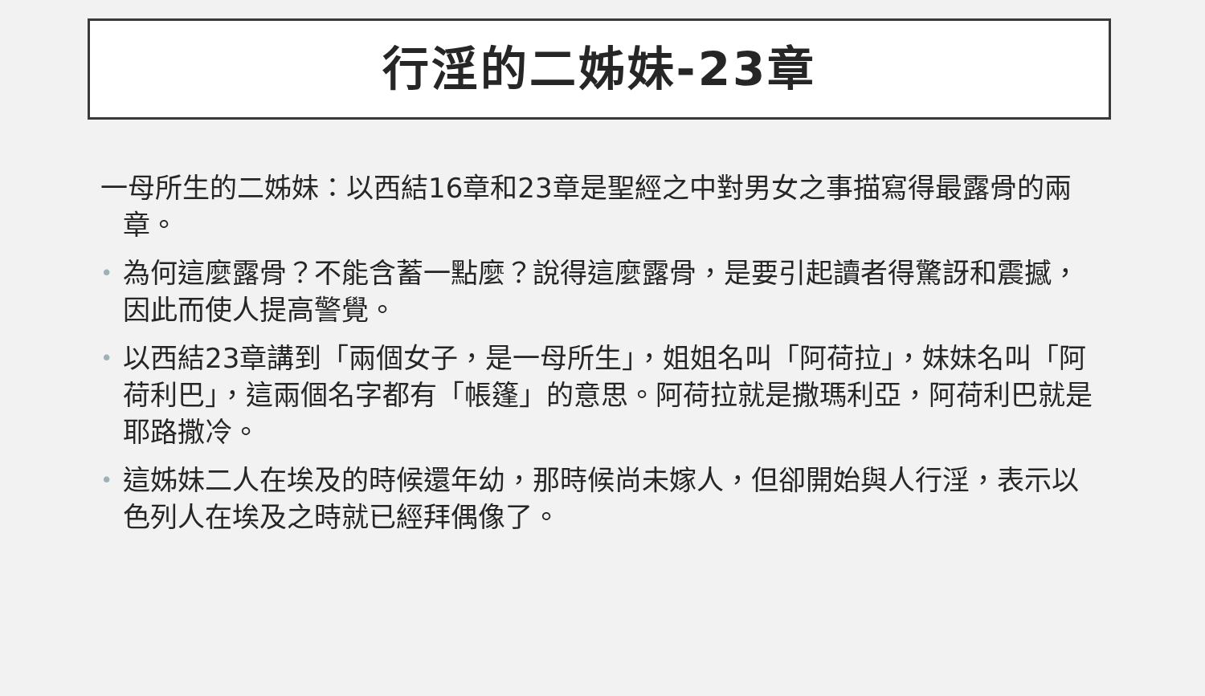行淫的二姊妹-23章
一母所生的二姊妹：以西結16章和23章是聖經之中對男女之事描寫得最露骨的兩章。
• 為何這麼露骨？不能含蓄一點麼？說得這麼露骨，是要引起讀者得驚訝和震撼，因此而使人提高警覺。
• 以西結23章講到「兩個女子，是一母所生」，姐姐名叫「阿荷拉」，妹妹名叫「阿荷利巴」，這兩個名字都有「帳篷」的意思。阿荷拉就是撒瑪利亞，阿荷利巴就是耶路撒冷。
• 這姊妹二人在埃及的時候還年幼，那時候尚未嫁人，但卻開始與人行淫，表示以色列人在埃及之時就已經拜偶像了。